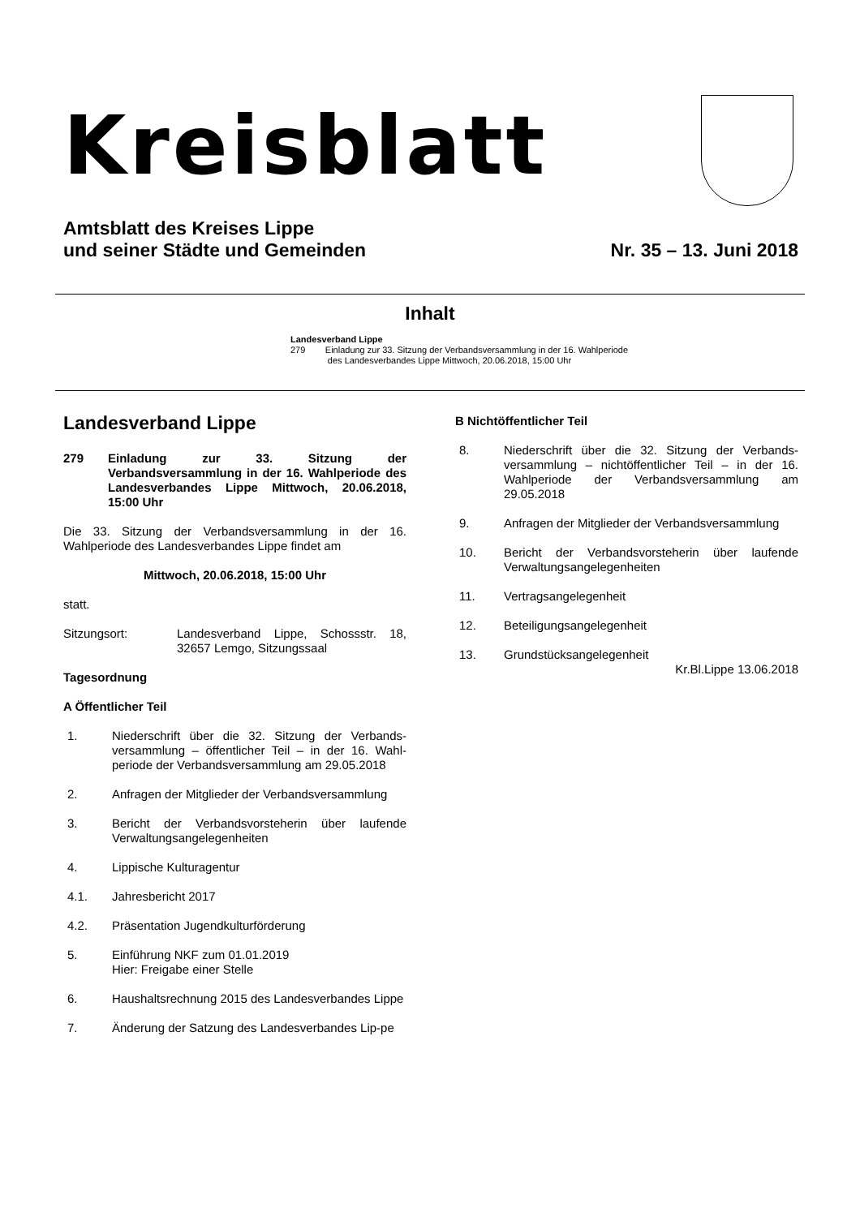Kreisblatt
Amtsblatt des Kreises Lippe
und seiner Städte und Gemeinden
Nr. 35 – 13. Juni 2018
Inhalt
Landesverband Lippe
279 Einladung zur 33. Sitzung der Verbandsversammlung in der 16. Wahlperiode
des Landesverbandes Lippe Mittwoch, 20.06.2018, 15:00 Uhr
Landesverband Lippe
279 Einladung zur 33. Sitzung der Verbandsversammlung in der 16. Wahlperiode des Landesverbandes Lippe Mittwoch, 20.06.2018, 15:00 Uhr
Die 33. Sitzung der Verbandsversammlung in der 16. Wahlperiode des Landesverbandes Lippe findet am
Mittwoch, 20.06.2018, 15:00 Uhr
statt.
Sitzungsort: Landesverband Lippe, Schossstr. 18, 32657 Lemgo, Sitzungssaal
Tagesordnung
A Öffentlicher Teil
1. Niederschrift über die 32. Sitzung der Verbands-versammlung – öffentlicher Teil – in der 16. Wahl-periode der Verbandsversammlung am 29.05.2018
2. Anfragen der Mitglieder der Verbandsversammlung
3. Bericht der Verbandsvorsteherin über laufende Verwaltungsangelegenheiten
4. Lippische Kulturagentur
4.1. Jahresbericht 2017
4.2. Präsentation Jugendkulturförderung
5. Einführung NKF zum 01.01.2019
Hier: Freigabe einer Stelle
6. Haushaltsrechnung 2015 des Landesverbandes Lippe
7. Änderung der Satzung des Landesverbandes Lip-pe
B Nichtöffentlicher Teil
8. Niederschrift über die 32. Sitzung der Verbands-versammlung – nichtöffentlicher Teil – in der 16. Wahlperiode der Verbandsversammlung am 29.05.2018
9. Anfragen der Mitglieder der Verbandsversammlung
10. Bericht der Verbandsvorsteherin über laufende Verwaltungsangelegenheiten
11. Vertragsangelegenheit
12. Beteiligungsangelegenheit
13. Grundstücksangelegenheit
Kr.Bl.Lippe 13.06.2018